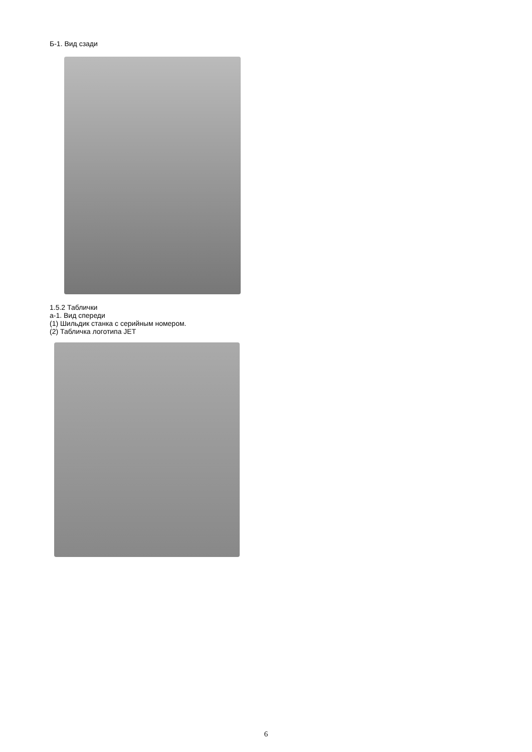Б-1. Вид сзади
1.5.2 Таблички
а-1. Вид спереди
(1) Шильдик станка с серийным номером.
(2) Табличка логотипа JET
6